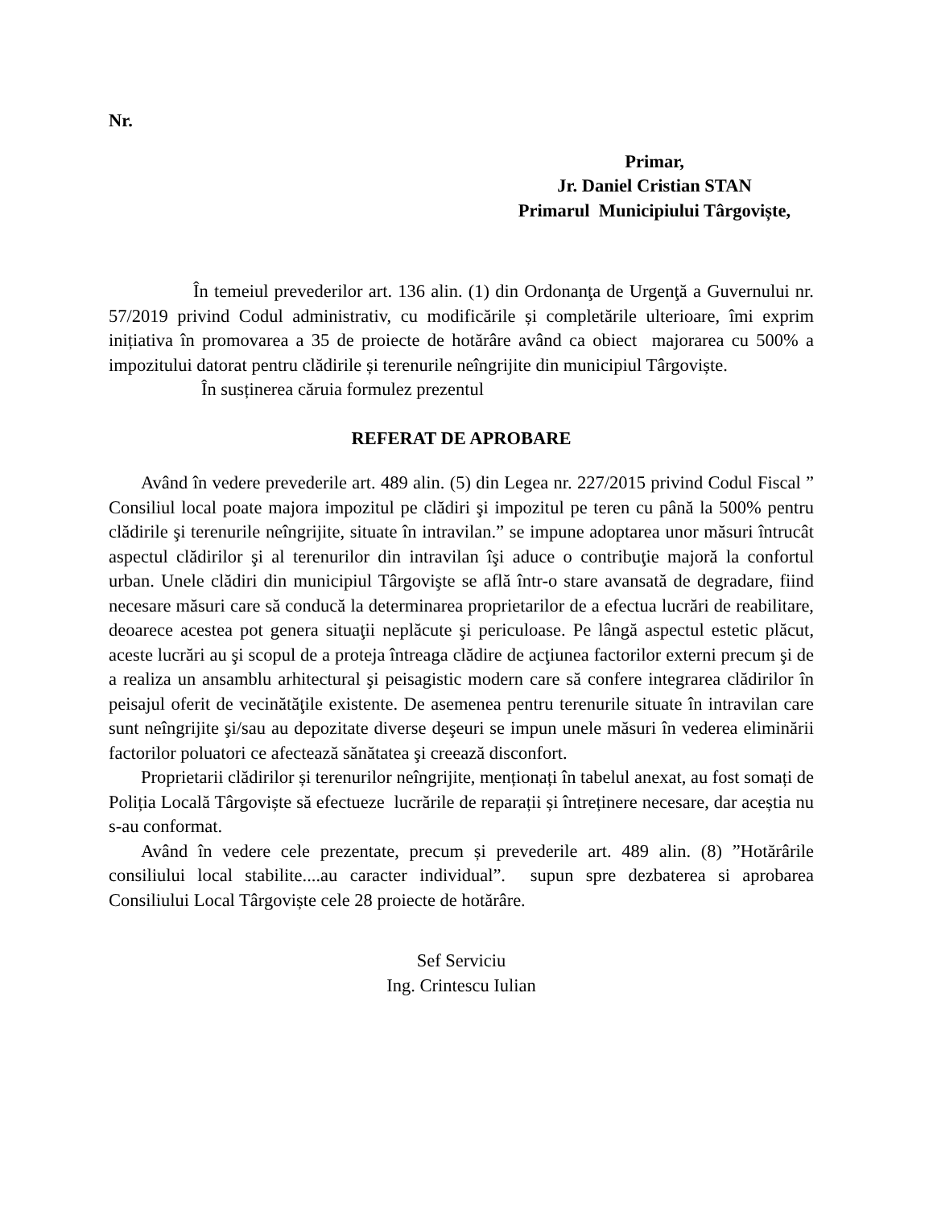Nr.
Primar,
Jr. Daniel Cristian STAN
Primarul Municipiului Târgoviște,
În temeiul prevederilor art. 136 alin. (1) din Ordonanţa de Urgenţă a Guvernului nr. 57/2019 privind Codul administrativ, cu modificările și completările ulterioare, îmi exprim inițiativa în promovarea a 35 de proiecte de hotărâre având ca obiect majorarea cu 500% a impozitului datorat pentru clădirile și terenurile neîngrijite din municipiul Târgoviște.
În susținerea căruia formulez prezentul
REFERAT DE APROBARE
Având în vedere prevederile art. 489 alin. (5) din Legea nr. 227/2015 privind Codul Fiscal ” Consiliul local poate majora impozitul pe clădiri şi impozitul pe teren cu până la 500% pentru clădirile şi terenurile neîngrijite, situate în intravilan.” se impune adoptarea unor măsuri întrucât aspectul clădirilor şi al terenurilor din intravilan îşi aduce o contribuţie majoră la confortul urban. Unele clădiri din municipiul Târgovişte se află într-o stare avansată de degradare, fiind necesare măsuri care să conducă la determinarea proprietarilor de a efectua lucrări de reabilitare, deoarece acestea pot genera situaţii neplăcute şi periculoase. Pe lângă aspectul estetic plăcut, aceste lucrări au şi scopul de a proteja întreaga clădire de acţiunea factorilor externi precum şi de a realiza un ansamblu arhitectural şi peisagistic modern care să confere integrarea clădirilor în peisajul oferit de vecinătăţile existente. De asemenea pentru terenurile situate în intravilan care sunt neîngrijite şi/sau au depozitate diverse deşeuri se impun unele măsuri în vederea eliminării factorilor poluatori ce afectează sănătatea şi creează disconfort.
Proprietarii clădirilor și terenurilor neîngrijite, menționați în tabelul anexat, au fost somați de Poliția Locală Târgoviște să efectueze lucrările de reparații și întreținere necesare, dar aceștia nu s-au conformat.
Având în vedere cele prezentate, precum și prevederile art. 489 alin. (8) ”Hotărârile consiliului local stabilite....au caracter individual”. supun spre dezbaterea si aprobarea Consiliului Local Târgoviște cele 28 proiecte de hotărâre.
Sef Serviciu
Ing. Crintescu Iulian